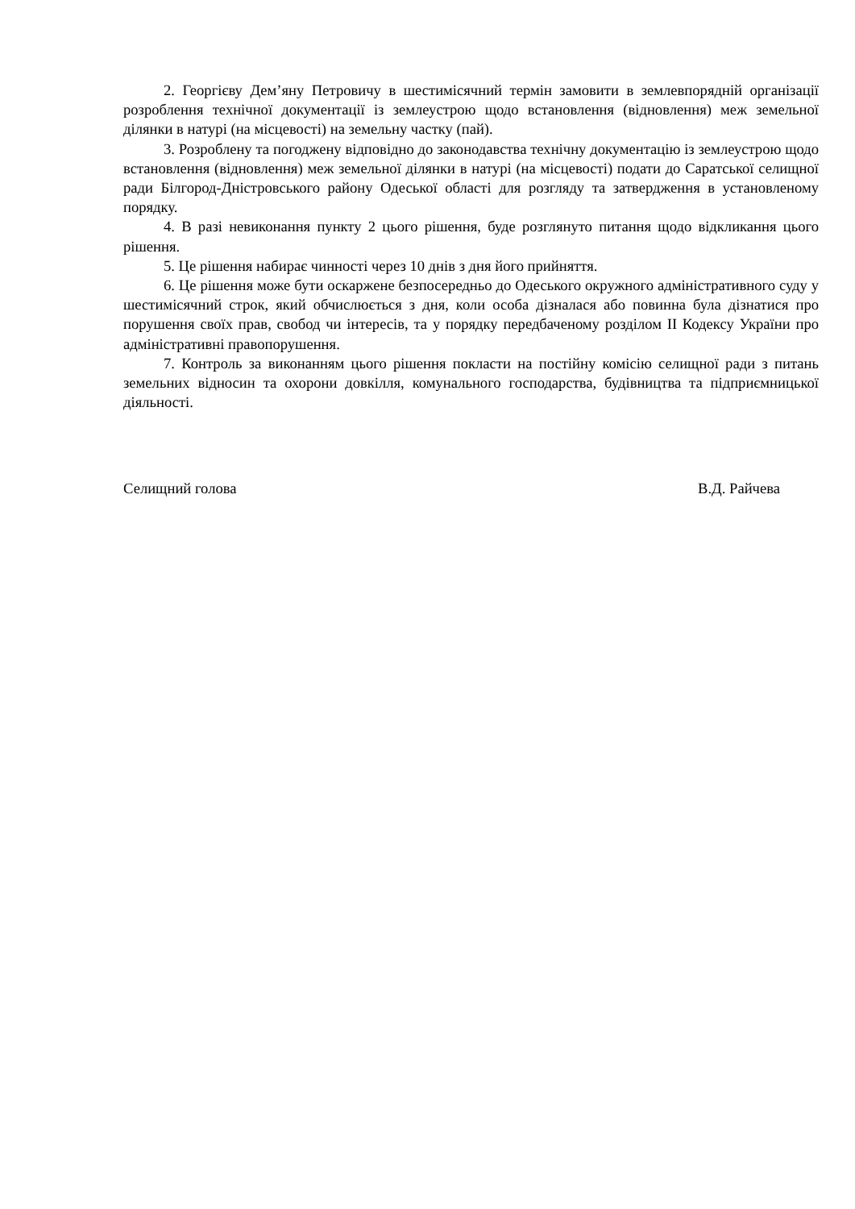2. Георгієву Дем’яну Петровичу в шестимісячний термін замовити в землевпорядній організації розроблення технічної документації із землеустрою щодо встановлення (відновлення) меж земельної ділянки в натурі (на місцевості) на земельну частку (пай).
3. Розроблену та погоджену відповідно до законодавства технічну документацію із землеустрою щодо встановлення (відновлення) меж земельної ділянки в натурі (на місцевості) подати до Саратської селищної ради Білгород-Дністровського району Одеської області для розгляду та затвердження в установленому порядку.
4. В разі невиконання пункту 2 цього рішення, буде розглянуто питання щодо відкликання цього рішення.
5. Це рішення набирає чинності через 10 днів з дня його прийняття.
6. Це рішення може бути оскаржене безпосередньо до Одеського окружного адміністративного суду у шестимісячний строк, який обчислюється з дня, коли особа дізналася або повинна була дізнатися про порушення своїх прав, свобод чи інтересів, та у порядку передбаченому розділом II Кодексу України про адміністративні правопорушення.
7. Контроль за виконанням цього рішення покласти на постійну комісію селищної ради з питань земельних відносин та охорони довкілля, комунального господарства, будівництва та підприємницької діяльності.
Селищний голова В.Д. Райчева